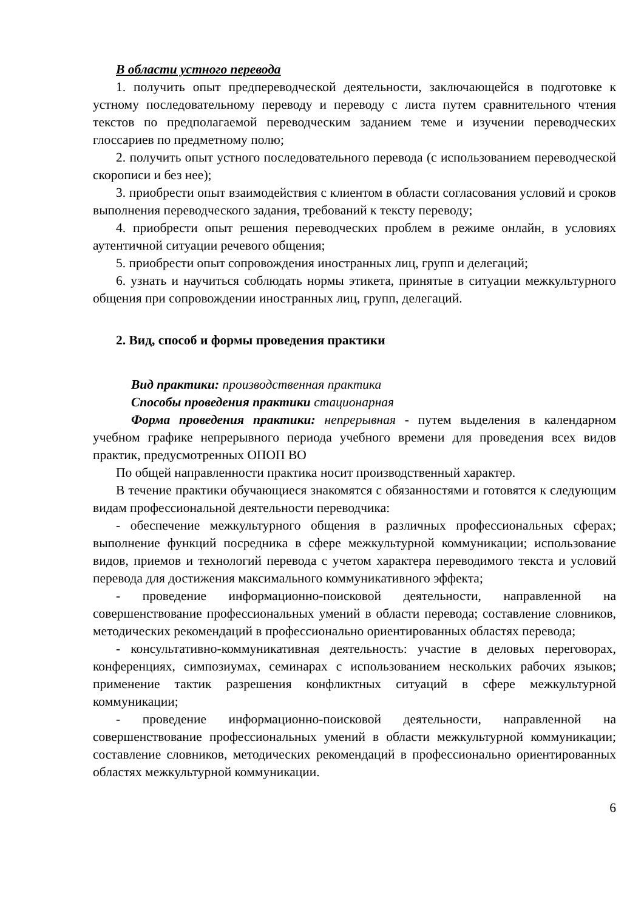В области устного перевода
1. получить опыт предпереводческой деятельности, заключающейся в подготовке к устному последовательному переводу и переводу с листа путем сравнительного чтения текстов по предполагаемой переводческим заданием теме и изучении переводческих глоссариев по предметному полю;
2. получить опыт устного последовательного перевода (с использованием переводческой скорописи и без нее);
3. приобрести опыт взаимодействия с клиентом в области согласования условий и сроков выполнения переводческого задания, требований к тексту переводу;
4. приобрести опыт решения переводческих проблем в режиме онлайн, в условиях аутентичной ситуации речевого общения;
5. приобрести опыт сопровождения иностранных лиц, групп и делегаций;
6. узнать и научиться соблюдать нормы этикета, принятые в ситуации межкультурного общения при сопровождении иностранных лиц, групп, делегаций.
2. Вид, способ и формы проведения практики
Вид практики: производственная практика
Способы проведения практики стационарная
Форма проведения практики: непрерывная - путем выделения в календарном учебном графике непрерывного периода учебного времени для проведения всех видов практик, предусмотренных ОПОП ВО
По общей направленности практика носит производственный характер.
В течение практики обучающиеся знакомятся с обязанностями и готовятся к следующим видам профессиональной деятельности переводчика:
- обеспечение межкультурного общения в различных профессиональных сферах; выполнение функций посредника в сфере межкультурной коммуникации; использование видов, приемов и технологий перевода с учетом характера переводимого текста и условий перевода для достижения максимального коммуникативного эффекта;
- проведение информационно-поисковой деятельности, направленной на совершенствование профессиональных умений в области перевода; составление словников, методических рекомендаций в профессионально ориентированных областях перевода;
- консультативно-коммуникативная деятельность: участие в деловых переговорах, конференциях, симпозиумах, семинарах с использованием нескольких рабочих языков; применение тактик разрешения конфликтных ситуаций в сфере межкультурной коммуникации;
- проведение информационно-поисковой деятельности, направленной на совершенствование профессиональных умений в области межкультурной коммуникации; составление словников, методических рекомендаций в профессионально ориентированных областях межкультурной коммуникации.
6